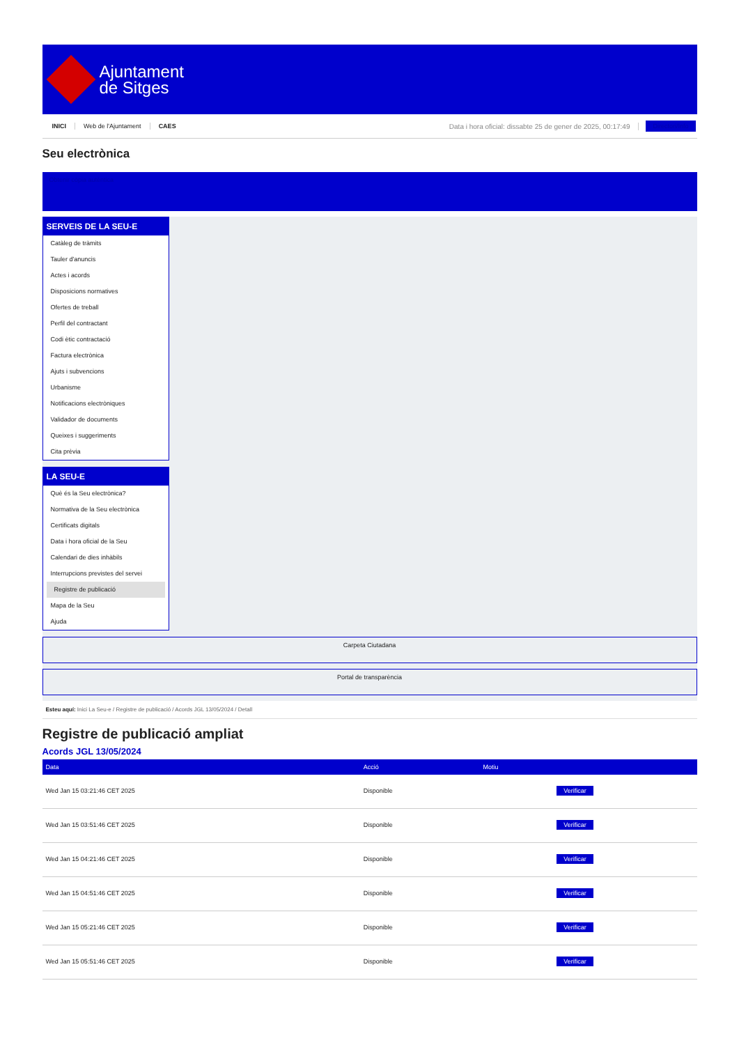Ajuntament
de Sitges
INICI Web de l'Ajuntament CAES Data i hora oficial: dissabte 25 de gener de 2025, 00:17:49 Directori/Info
Seu electrònica
Obtenir còpia autèntica
SERVEIS DE LA SEU-E
Catàleg de tràmits
Tauler d'anuncis
Actes i acords
Disposicions normatives
Ofertes de treball
Perfil del contractant
Codi ètic contractació
Factura electrònica
Ajuts i subvencions
Urbanisme
Notificacions electròniques
Validador de documents
Queixes i suggeriments
Cita prèvia
LA SEU-E
Què és la Seu electrònica?
Normativa de la Seu electrònica
Certificats digitals
Data i hora oficial de la Seu
Calendari de dies inhàbils
Interrupcions previstes del servei
Registre de publicació
Mapa de la Seu
Ajuda
Carpeta Ciutadana
Portal de transparència
Esteu aquí: Inici La Seu-e / Registre de publicació / Acords JGL 13/05/2024 / Detall
Registre de publicació ampliat
Acords JGL 13/05/2024
| Data | Acció | Motiu | |
| --- | --- | --- | --- |
| Wed Jan 15 03:21:46 CET 2025 | Disponible | | Verificar |
| Wed Jan 15 03:51:46 CET 2025 | Disponible | | Verificar |
| Wed Jan 15 04:21:46 CET 2025 | Disponible | | Verificar |
| Wed Jan 15 04:51:46 CET 2025 | Disponible | | Verificar |
| Wed Jan 15 05:21:46 CET 2025 | Disponible | | Verificar |
| Wed Jan 15 05:51:46 CET 2025 | Disponible | | Verificar |